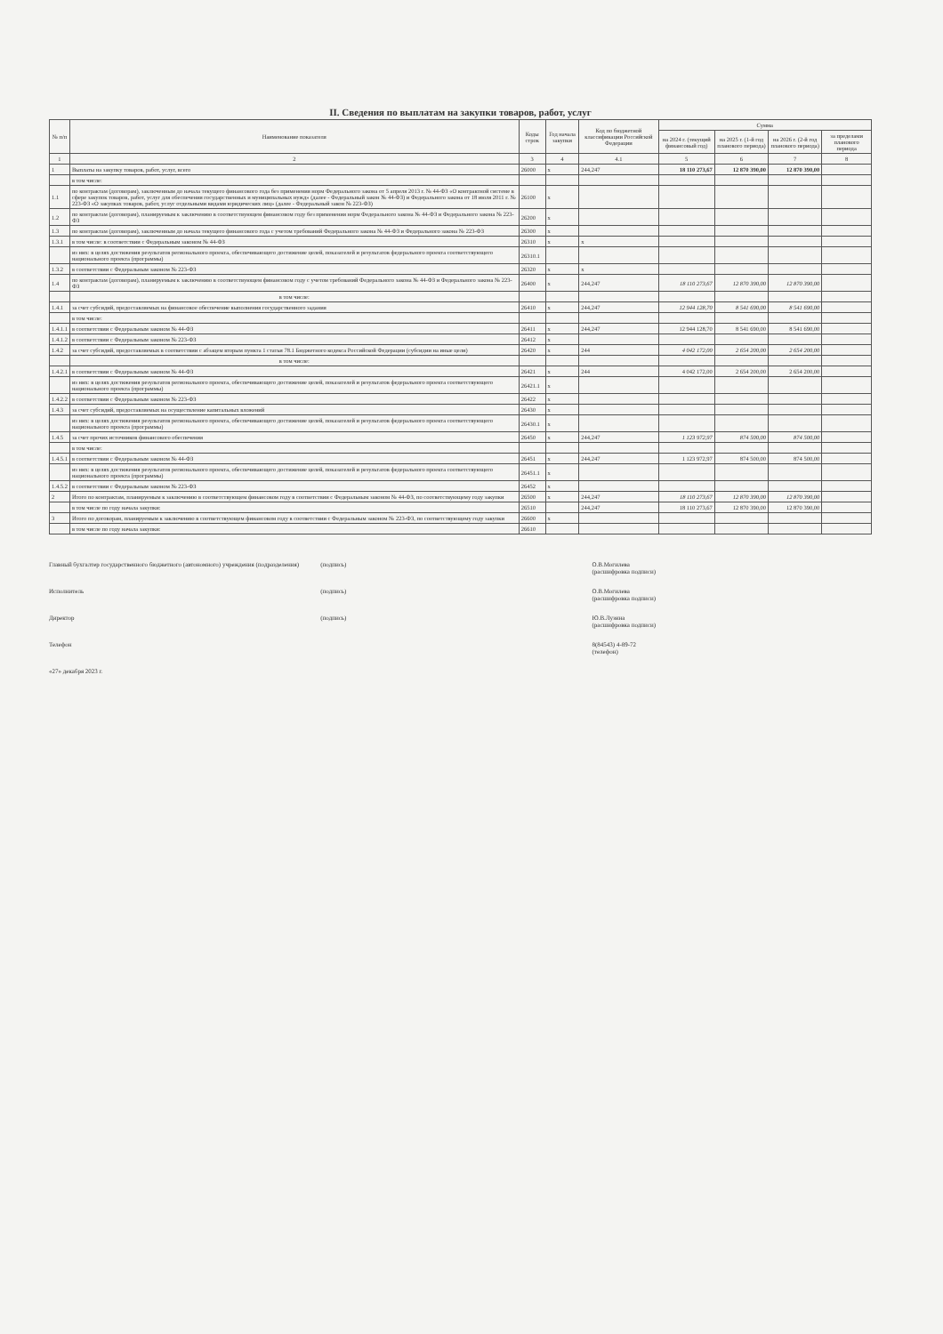II. Сведения по выплатам на закупки товаров, работ, услуг
| № п/п | Наименование показателя | Коды строк | Год начала закупки | Код по бюджетной классификации Российской Федерации | Сумма | | | |
| --- | --- | --- | --- | --- | --- | --- | --- | --- |
| | | | | | на 2024 г. (текущий финансовый год) | на 2025 г. (1-й год планового периода) | на 2026 г. (2-й год планового периода) | за пределами планового периода |
| 1 | 2 | 3 | 4 | 4.1 | 5 | 6 | 7 | 8 |
| 1 | Выплаты на закупку товаров, работ, услуг, всего | 26000 | x | 244,247 | 18 110 273,67 | 12 870 390,00 | 12 870 390,00 | |
| | в том числе: | | | | | | | |
| 1.1 | по контрактам (договорам), заключенным до начала текущего финансового года без применения норм Федерального закона от 5 апреля 2013 г. № 44-ФЗ «О контрактной системе в сфере закупок товаров, работ, услуг для обеспечения государственных и муниципальных нужд» (далее - Федеральный закон № 44-ФЗ) и Федерального закона от 18 июля 2011 г. № 223-ФЗ «О закупках товаров, работ, услуг отдельными видами юридических лиц» (далее - Федеральный закон № 223-ФЗ) | 26100 | x | | | | | |
| 1.2 | по контрактам (договорам), планируемым к заключению в соответствующем финансовом году без применения норм Федерального закона № 44-ФЗ и Федерального закона № 223-ФЗ | 26200 | x | | | | | |
| 1.3 | по контрактам (договорам), заключенным до начала текущего финансового года с учетом требований Федерального закона № 44-ФЗ и Федерального закона № 223-ФЗ | 26300 | x | | | | | |
| 1.3.1 | в том числе: в соответствии с Федеральным законом № 44-ФЗ | 26310 | x | x | | | | |
| | из них: в целях достижения результатов регионального проекта, обеспечивающего достижение целей, показателей и результатов федерального проекта соответствующего национального проекта (программы) | 26310.1 | | | | | | |
| 1.3.2 | в соответствии с Федеральным законом № 223-ФЗ | 26320 | x | x | | | | |
| 1.4 | по контрактам (договорам), планируемым к заключению в соответствующем финансовом году с учетом требований Федерального закона № 44-ФЗ и Федерального закона № 223-ФЗ | 26400 | x | 244,247 | 18 110 273,67 | 12 870 390,00 | 12 870 390,00 | |
| | в том числе: | | | | | | | |
| 1.4.1 | за счет субсидий, предоставляемых на финансовое обеспечение выполнения государственного задания | 26410 | x | 244,247 | 12 944 128,70 | 8 541 690,00 | 8 541 690,00 | |
| | в том числе: | | | | | | | |
| 1.4.1.1 | в соответствии с Федеральным законом № 44-ФЗ | 26411 | x | 244,247 | 12 944 128,70 | 8 541 690,00 | 8 541 690,00 | |
| 1.4.1.2 | в соответствии с Федеральным законом № 223-ФЗ | 26412 | x | | | | | |
| 1.4.2 | за счет субсидий, предоставляемых в соответствии с абзацем вторым пункта 1 статьи 78.1 Бюджетного кодекса Российской Федерации (субсидии на иные цели) | 26420 | x | 244 | 4 042 172,00 | 2 654 200,00 | 2 654 200,00 | |
| | в том числе: | | | | | | | |
| 1.4.2.1 | в соответствии с Федеральным законом № 44-ФЗ | 26421 | x | 244 | 4 042 172,00 | 2 654 200,00 | 2 654 200,00 | |
| | из них: в целях достижения результатов регионального проекта, обеспечивающего достижение целей, показателей и результатов федерального проекта соответствующего национального проекта (программы) | 26421.1 | x | | | | | |
| 1.4.2.2 | в соответствии с Федеральным законом № 223-ФЗ | 26422 | x | | | | | |
| 1.4.3 | за счет субсидий, предоставляемых на осуществление капитальных вложений | 26430 | x | | | | | |
| | из них: в целях достижения результатов регионального проекта, обеспечивающего достижение целей, показателей и результатов федерального проекта соответствующего национального проекта (программы) | 26430.1 | x | | | | | |
| 1.4.5 | за счет прочих источников финансового обеспечения | 26450 | x | 244,247 | 1 123 972,97 | 874 500,00 | 874 500,00 | |
| | в том числе: | | | | | | | |
| 1.4.5.1 | в соответствии с Федеральным законом № 44-ФЗ | 26451 | x | 244,247 | 1 123 972,97 | 874 500,00 | 874 500,00 | |
| | из них: в целях достижения результатов регионального проекта, обеспечивающего достижение целей, показателей и результатов федерального проекта соответствующего национального проекта (программы) | 26451.1 | x | | | | | |
| 1.4.5.2 | в соответствии с Федеральным законом № 223-ФЗ | 26452 | x | | | | | |
| 2 | Итого по контрактам, планируемым к заключению в соответствующем финансовом году в соответствии с Федеральным законом № 44-ФЗ, по соответствующему году закупки | 26500 | x | 244,247 | 18 110 273,67 | 12 870 390,00 | 12 870 390,00 | |
| | в том числе по году начала закупки: | 26510 | | 244,247 | 18 110 273,67 | 12 870 390,00 | 12 870 390,00 | |
| 3 | Итого по договорам, планируемым к заключению в соответствующем финансовом году в соответствии с Федеральным законом № 223-ФЗ, по соответствующему году закупки | 26600 | x | | | | | |
| | в том числе по году начала закупки: | 26610 | | | | | | |
Главный бухгалтер государственного бюджетного (автономного) учреждения (подразделения)
(подпись)
О.В.Могилева
(расшифровка подписи)
Исполнитель
(подпись)
О.В.Могилева
(расшифровка подписи)
Директор
(подпись)
Ю.В.Лузина
(расшифровка подписи)
Телефон
8(84543) 4-89-72
(телефон)
«27» декабря 2023 г.